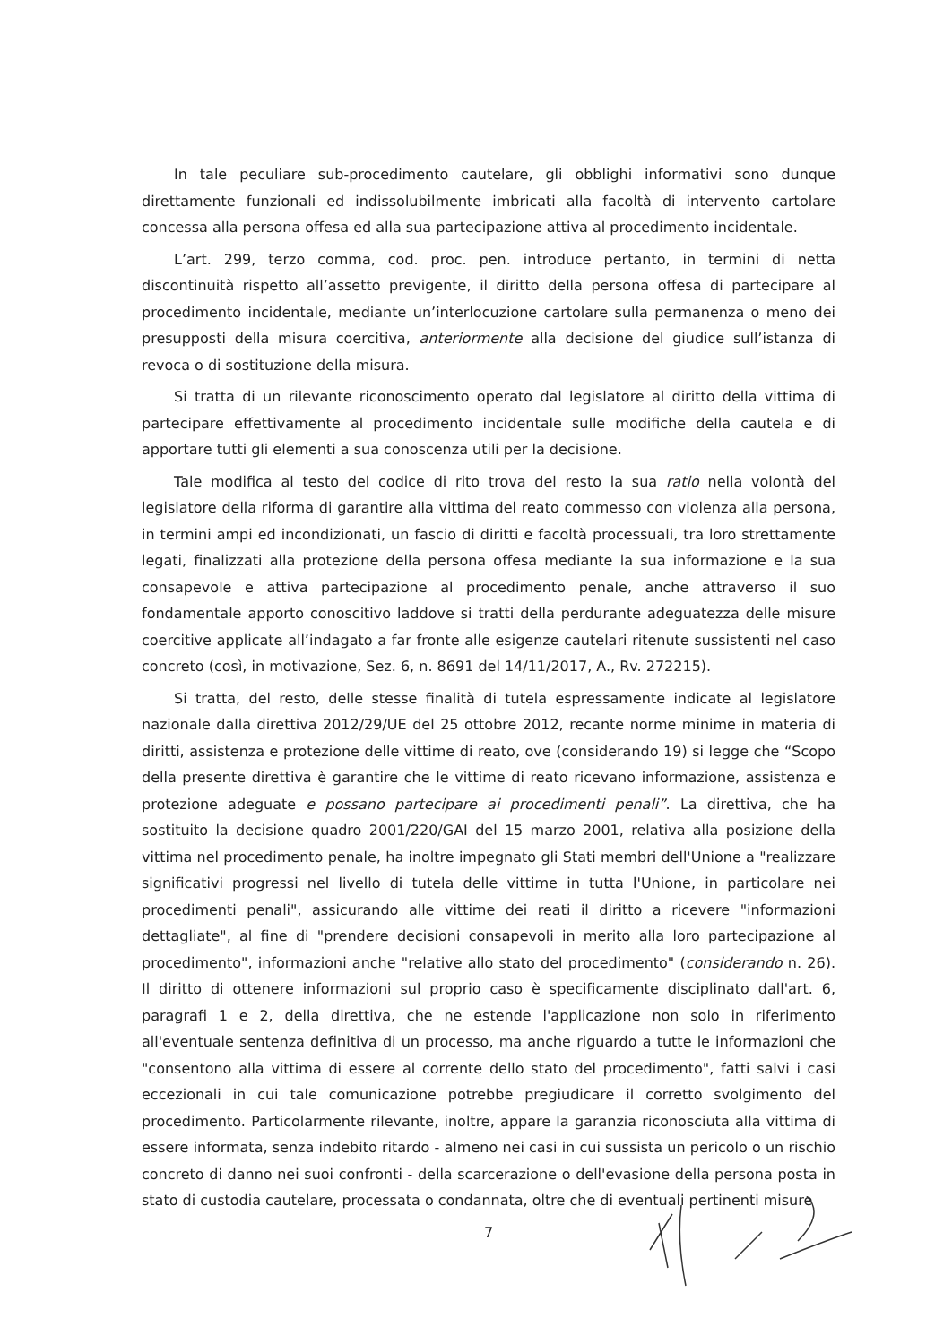In tale peculiare sub-procedimento cautelare, gli obblighi informativi sono dunque direttamente funzionali ed indissolubilmente imbricati alla facoltà di intervento cartolare concessa alla persona offesa ed alla sua partecipazione attiva al procedimento incidentale.
L’art. 299, terzo comma, cod. proc. pen. introduce pertanto, in termini di netta discontinuità rispetto all’assetto previgente, il diritto della persona offesa di partecipare al procedimento incidentale, mediante un’interlocuzione cartolare sulla permanenza o meno dei presupposti della misura coercitiva, anteriormente alla decisione del giudice sull’istanza di revoca o di sostituzione della misura.
Si tratta di un rilevante riconoscimento operato dal legislatore al diritto della vittima di partecipare effettivamente al procedimento incidentale sulle modifiche della cautela e di apportare tutti gli elementi a sua conoscenza utili per la decisione.
Tale modifica al testo del codice di rito trova del resto la sua ratio nella volontà del legislatore della riforma di garantire alla vittima del reato commesso con violenza alla persona, in termini ampi ed incondizionati, un fascio di diritti e facoltà processuali, tra loro strettamente legati, finalizzati alla protezione della persona offesa mediante la sua informazione e la sua consapevole e attiva partecipazione al procedimento penale, anche attraverso il suo fondamentale apporto conoscitivo laddove si tratti della perdurante adeguatezza delle misure coercitive applicate all’indagato a far fronte alle esigenze cautelari ritenute sussistenti nel caso concreto (così, in motivazione, Sez. 6, n. 8691 del 14/11/2017, A., Rv. 272215).
Si tratta, del resto, delle stesse finalità di tutela espressamente indicate al legislatore nazionale dalla direttiva 2012/29/UE del 25 ottobre 2012, recante norme minime in materia di diritti, assistenza e protezione delle vittime di reato, ove (considerando 19) si legge che “Scopo della presente direttiva è garantire che le vittime di reato ricevano informazione, assistenza e protezione adeguate e possano partecipare ai procedimenti penali”. La direttiva, che ha sostituito la decisione quadro 2001/220/GAI del 15 marzo 2001, relativa alla posizione della vittima nel procedimento penale, ha inoltre impegnato gli Stati membri dell'Unione a "realizzare significativi progressi nel livello di tutela delle vittime in tutta l'Unione, in particolare nei procedimenti penali", assicurando alle vittime dei reati il diritto a ricevere "informazioni dettagliate", al fine di "prendere decisioni consapevoli in merito alla loro partecipazione al procedimento", informazioni anche "relative allo stato del procedimento" (considerando n. 26). Il diritto di ottenere informazioni sul proprio caso è specificamente disciplinato dall'art. 6, paragrafi 1 e 2, della direttiva, che ne estende l'applicazione non solo in riferimento all'eventuale sentenza definitiva di un processo, ma anche riguardo a tutte le informazioni che "consentono alla vittima di essere al corrente dello stato del procedimento", fatti salvi i casi eccezionali in cui tale comunicazione potrebbe pregiudicare il corretto svolgimento del procedimento. Particolarmente rilevante, inoltre, appare la garanzia riconosciuta alla vittima di essere informata, senza indebito ritardo - almeno nei casi in cui sussista un pericolo o un rischio concreto di danno nei suoi confronti - della scarcerazione o dell'evasione della persona posta in stato di custodia cautelare, processata o condannata, oltre che di eventuali pertinenti misure
7